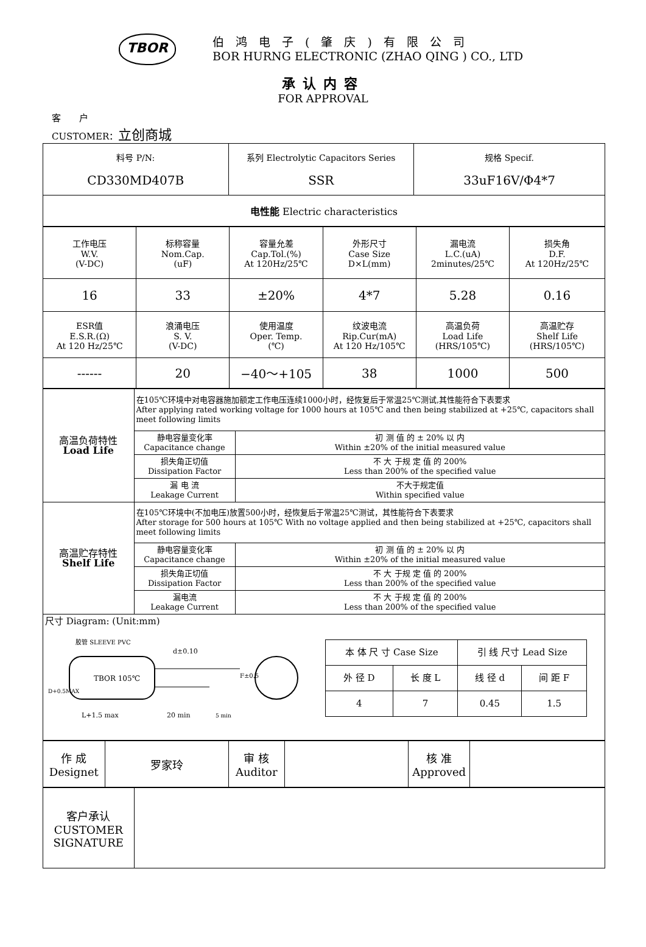TBOR
伯鸿电子(肇庆)有限公司
BOR HURNG ELECTRONIC (ZHAO QING ) CO., LTD
承认内容
FOR APPROVAL
客　　户
CUSTOMER：立创商城
| 料号 P/N: CD330MD407B | 系列 Electrolytic Capacitors Series SSR | 规格 Specif. 33uF16V/Φ4*7 |
| 电性能 Electric characteristics | | |
| 工作电压 W.V. (V-DC) | 标称容量 Nom.Cap. (uF) | 容量允差 Cap.Tol.(%) At 120Hz/25℃ | 外形尺寸 Case Size D×L(mm) | 漏电流 L.C.(uA) 2minutes/25℃ | 损失角 D.F. At 120Hz/25℃ |
| 16 | 33 | ±20% | 4*7 | 5.28 | 0.16 |
| ESR值 E.S.R.(Ω) At 120 Hz/25℃ | 浪涌电压 S. V. (V-DC) | 使用温度 Oper. Temp. (℃) | 纹波电流 Rip.Cur(mA) At 120 Hz/105℃ | 高温负荷 Load Life (HRS/105℃) | 高温贮存 Shelf Life (HRS/105℃) |
| ------ | 20 | −40～+105 | 38 | 1000 | 500 |
| 高温负荷特性 Load Life | 在105℃环境中对电容器施加额定工作电压连续1000小时，经恢复后于常温25℃测试,其性能符合下表要求 After applying rated working voltage for 1000 hours at 105℃ and then being stabilized at +25℃, capacitors shall meet following limits | |
| | 静电容量变化率 Capacitance change | 初 测 值 的 ± 20% 以 内 Within ±20% of the initial measured value |
| | 损失角正切值 Dissipation Factor | 不 大 于规 定 值 的 200% Less than 200% of the specified value |
| | 漏 电 流 Leakage Current | 不大于规定值 Within specified value |
| 高温贮存特性 Shelf Life | 在105℃环境中(不加电压)放置500小时，经恢复后于常温25℃测试，其性能符合下表要求 After storage for 500 hours at 105℃ With no voltage applied and then being stabilized at +25℃, capacitors shall meet following limits | |
| | 静电容量变化率 Capacitance change | 初 测 值 的 ± 20% 以 内 Within ±20% of the initial measured value |
| | 损失角正切值 Dissipation Factor | 不 大 于规 定 值 的 200% Less than 200% of the specified value |
| | 漏电流 Leakage Current | 不 大 于规 定 值 的 200% Less than 200% of the specified value |
| 尺寸 Diagram: (Unit:mm) TBOR 105℃ L+1.5 max 20 min 5 min d±0.10 胶管 SLEEVE PVC F±0.5 D+0.5MAX / 本 体 尺 寸 Case Size / / 引 线 尺寸 Lead Size / / / 外 径 D / 长 度 L / 线 径 d / 间 距 F / / 4 / 7 / 0.45 / 1.5 / | | |
| 作 成 Designet | 罗家玲 | 审 核 Auditor | | 核 准 Approved | |
| 客户承认 CUSTOMER SIGNATURE | |